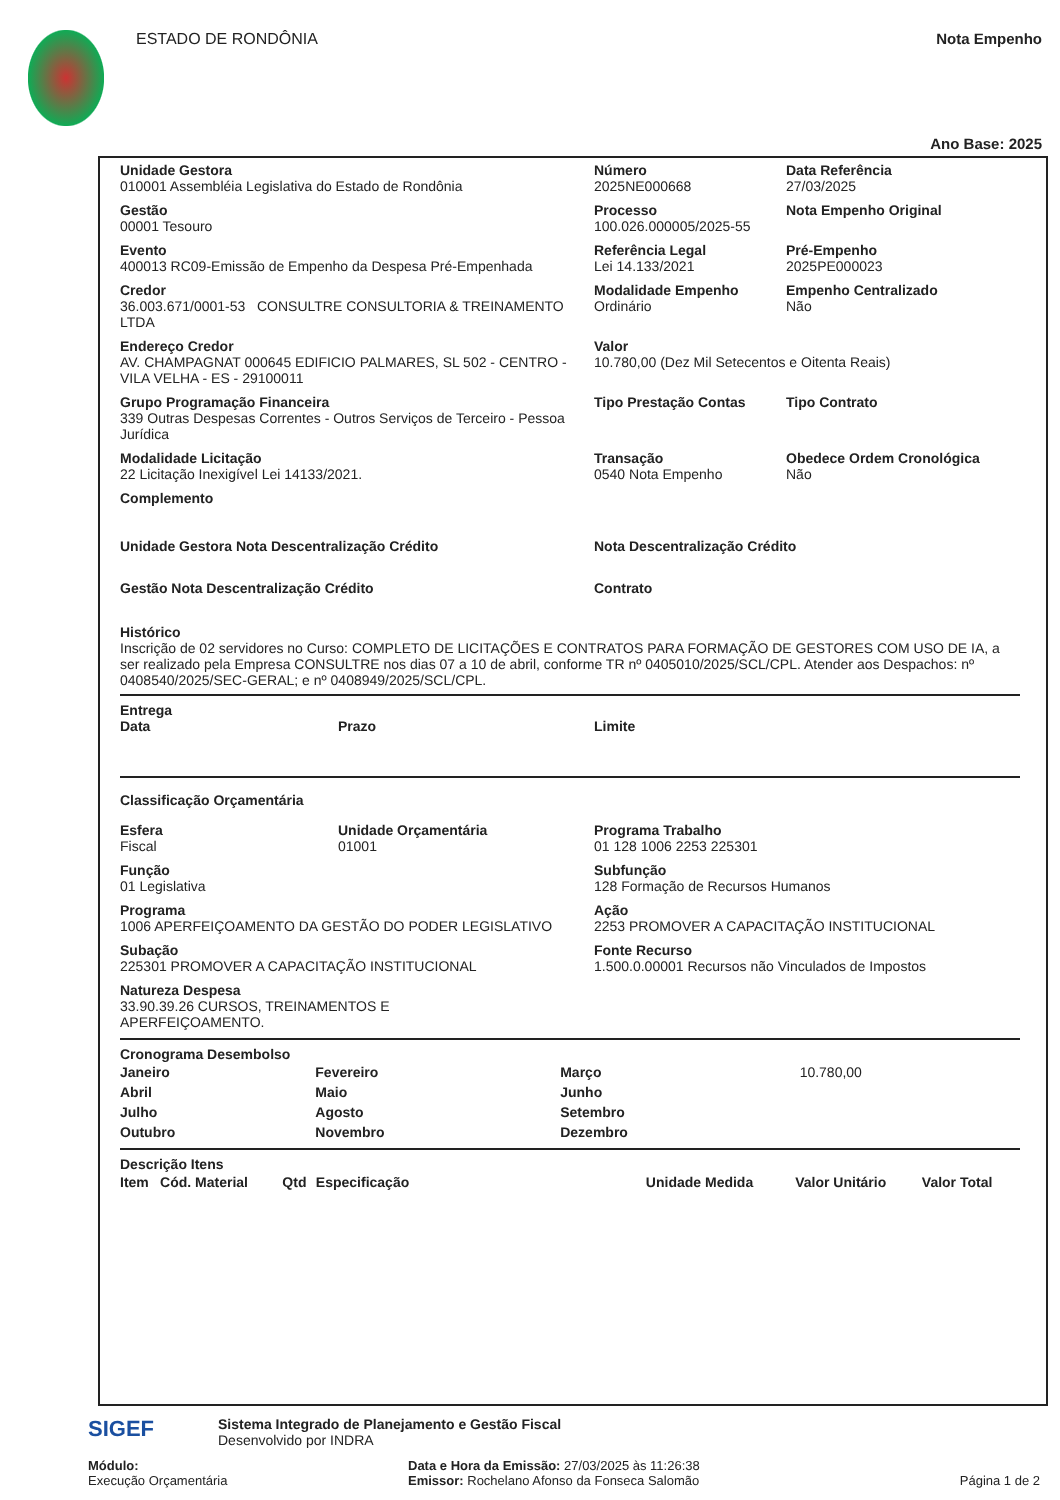ESTADO DE RONDÔNIA Nota Empenho
Ano Base: 2025
Unidade Gestora
010001 Assembléia Legislativa do Estado de Rondônia
Número
2025NE000668
Data Referência
27/03/2025
Gestão
00001 Tesouro
Processo
100.026.000005/2025-55
Nota Empenho Original
Evento
400013 RC09-Emissão de Empenho da Despesa Pré-Empenhada
Referência Legal
Lei 14.133/2021
Pré-Empenho
2025PE000023
Credor
36.003.671/0001-53 CONSULTRE CONSULTORIA & TREINAMENTO LTDA
Modalidade Empenho
Ordinário
Empenho Centralizado
Não
Endereço Credor
AV. CHAMPAGNAT 000645 EDIFICIO PALMARES, SL 502 - CENTRO - VILA VELHA - ES - 29100011
Valor
10.780,00 (Dez Mil Setecentos e Oitenta Reais)
Grupo Programação Financeira
339 Outras Despesas Correntes - Outros Serviços de Terceiro - Pessoa Jurídica
Tipo Prestação Contas Tipo Contrato
Modalidade Licitação
22 Licitação Inexigível Lei 14133/2021.
Transação
0540 Nota Empenho
Obedece Ordem Cronológica
Não
Complemento
Unidade Gestora Nota Descentralização Crédito Nota Descentralização Crédito
Gestão Nota Descentralização Crédito Contrato
Histórico
Inscrição de 02 servidores no Curso: COMPLETO DE LICITAÇÕES E CONTRATOS PARA FORMAÇÃO DE GESTORES COM USO DE IA, a ser realizado pela Empresa CONSULTRE nos dias 07 a 10 de abril, conforme TR nº 0405010/2025/SCL/CPL. Atender aos Despachos: nº 0408540/2025/SEC-GERAL; e nº 0408949/2025/SCL/CPL.
Entrega
Data Prazo Limite
Classificação Orçamentária
Esfera
Fiscal
Unidade Orçamentária
01001
Programa Trabalho
01 128 1006 2253 225301
Função
01 Legislativa
Subfunção
128 Formação de Recursos Humanos
Programa
1006 APERFEIÇOAMENTO DA GESTÃO DO PODER LEGISLATIVO
Ação
2253 PROMOVER A CAPACITAÇÃO INSTITUCIONAL
Subação
225301 PROMOVER A CAPACITAÇÃO INSTITUCIONAL
Fonte Recurso
1.500.0.00001 Recursos não Vinculados de Impostos
Natureza Despesa
33.90.39.26 CURSOS, TREINAMENTOS E APERFEIÇOAMENTO.
Cronograma Desembolso
| Janeiro | Fevereiro | Março | 10.780,00 |
| Abril | Maio | Junho | |
| Julho | Agosto | Setembro | |
| Outubro | Novembro | Dezembro | |
Descrição Itens
| Item | Cód. Material | Qtd | Especificação | Unidade Medida | Valor Unitário | Valor Total |
| --- | --- | --- | --- | --- | --- | --- |
SIGEF
Sistema Integrado de Planejamento e Gestão Fiscal
Desenvolvido por INDRA
Módulo:
Execução Orçamentária
Data e Hora da Emissão: 27/03/2025 às 11:26:38
Emissor: Rochelano Afonso da Fonseca Salomão
Página 1 de 2